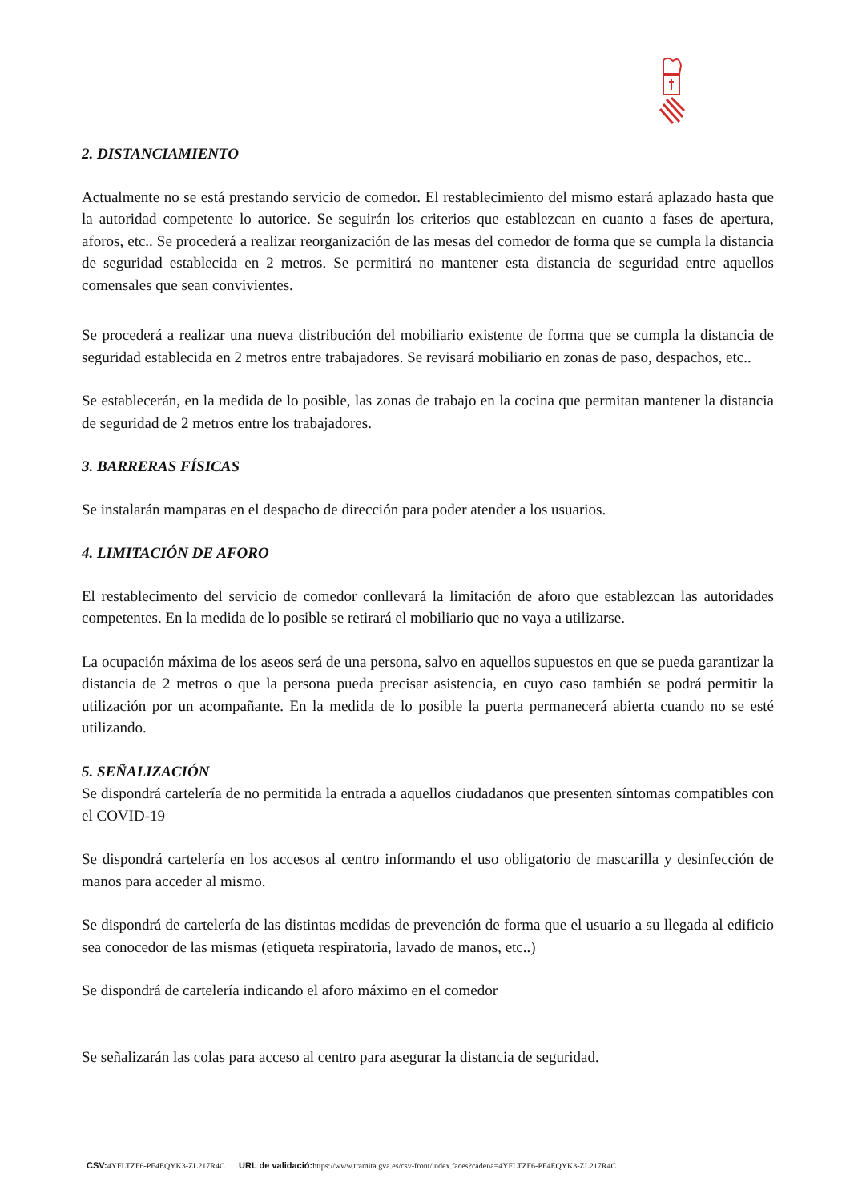2. DISTANCIAMIENTO
Actualmente no se está prestando servicio de comedor. El restablecimiento del mismo estará aplazado hasta que la autoridad competente lo autorice. Se seguirán los criterios que establezcan en cuanto a fases de apertura, aforos, etc.. Se procederá a realizar reorganización de las mesas del comedor de forma que se cumpla la distancia de seguridad establecida en 2 metros. Se permitirá no mantener esta distancia de seguridad entre aquellos comensales que sean convivientes.
Se procederá a realizar una nueva distribución del mobiliario existente de forma que se cumpla la distancia de seguridad establecida en 2 metros entre trabajadores. Se revisará mobiliario en zonas de paso, despachos, etc..
Se establecerán, en la medida de lo posible, las zonas de trabajo en la cocina que permitan mantener la distancia de seguridad de 2 metros entre los trabajadores.
3. BARRERAS FÍSICAS
Se instalarán mamparas en el despacho de dirección para poder atender a los usuarios.
4. LIMITACIÓN DE AFORO
El restablecimento del servicio de comedor conllevará la limitación de aforo que establezcan las autoridades competentes. En la medida de lo posible se retirará el mobiliario que no vaya a utilizarse.
La ocupación máxima de los aseos será de una persona, salvo en aquellos supuestos en que se pueda garantizar la distancia de 2 metros o que la persona pueda precisar asistencia, en cuyo caso también se podrá permitir la utilización por un acompañante. En la medida de lo posible la puerta permanecerá abierta cuando no se esté utilizando.
5. SEÑALIZACIÓN
Se dispondrá cartelería de no permitida la entrada a aquellos ciudadanos que presenten síntomas compatibles con el COVID-19
Se dispondrá cartelería en los accesos al centro informando el uso obligatorio de mascarilla y desinfección de manos para acceder al mismo.
Se dispondrá de cartelería de las distintas medidas de prevención de forma que el usuario a su llegada al edificio sea conocedor de las mismas (etiqueta respiratoria, lavado de manos, etc..)
Se dispondrá de cartelería indicando el aforo máximo en el comedor
Se señalizarán las colas para acceso al centro para asegurar la distancia de seguridad.
CSV: 4YFLTZF6-PF4EQYK3-ZL217R4C URL de validació: https://www.tramita.gva.es/csv-front/index.faces?cadena=4YFLTZF6-PF4EQYK3-ZL217R4C